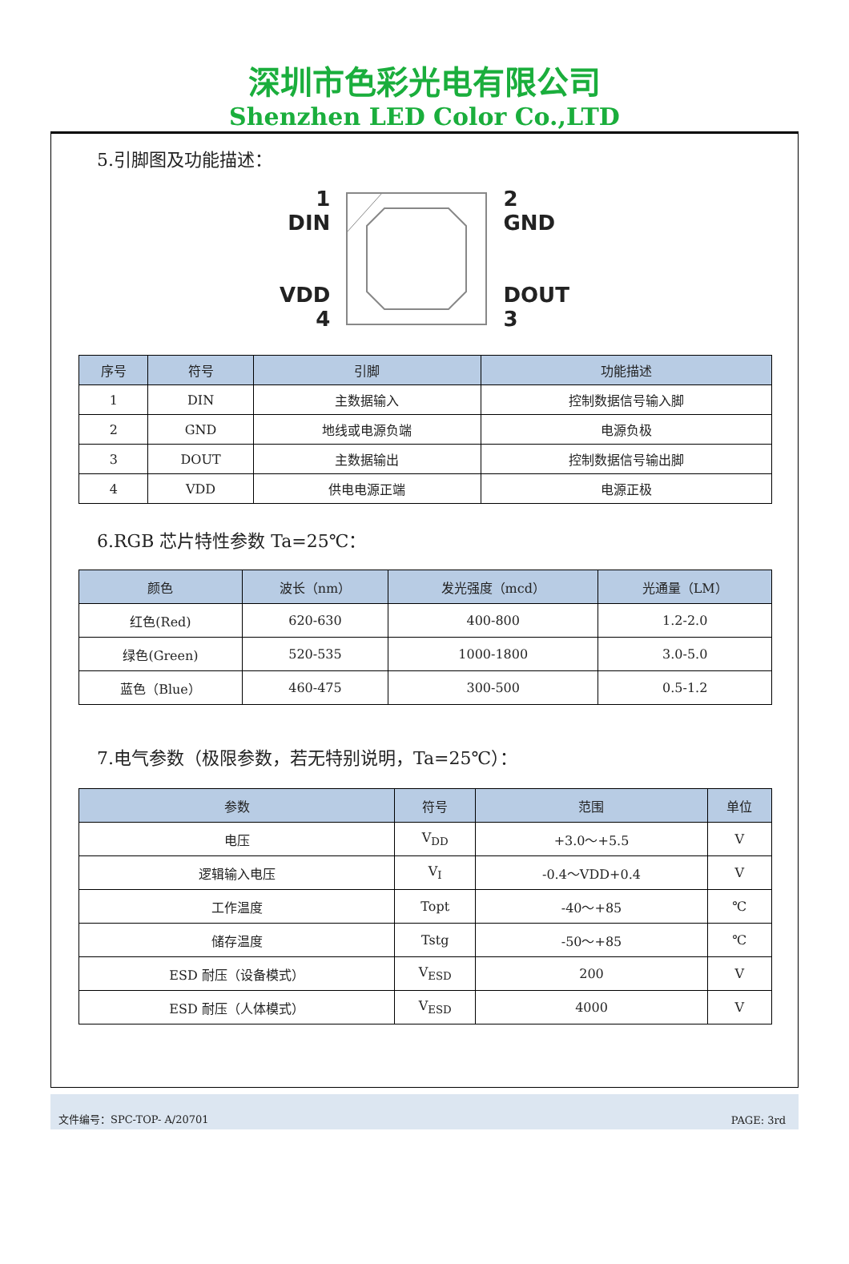深圳市色彩光电有限公司
Shenzhen LED Color Co.,LTD
5.引脚图及功能描述：
1
DIN
VDD
4
2
GND
DOUT
3
| 序号 | 符号 | 引脚 | 功能描述 |
| --- | --- | --- | --- |
| 1 | DIN | 主数据输入 | 控制数据信号输入脚 |
| 2 | GND | 地线或电源负端 | 电源负极 |
| 3 | DOUT | 主数据输出 | 控制数据信号输出脚 |
| 4 | VDD | 供电电源正端 | 电源正极 |
6.RGB 芯片特性参数 Ta=25℃：
| 颜色 | 波长（nm） | 发光强度（mcd） | 光通量（LM） |
| --- | --- | --- | --- |
| 红色(Red) | 620-630 | 400-800 | 1.2-2.0 |
| 绿色(Green) | 520-535 | 1000-1800 | 3.0-5.0 |
| 蓝色（Blue） | 460-475 | 300-500 | 0.5-1.2 |
7.电气参数（极限参数，若无特别说明，Ta=25℃）：
| 参数 | 符号 | 范围 | 单位 |
| --- | --- | --- | --- |
| 电压 | V<sub>DD</sub> | +3.0～+5.5 | V |
| 逻辑输入电压 | V<sub>I</sub> | -0.4～VDD+0.4 | V |
| 工作温度 | Topt | -40～+85 | ℃ |
| 储存温度 | Tstg | -50～+85 | ℃ |
| ESD 耐压（设备模式） | V<sub>ESD</sub> | 200 | V |
| ESD 耐压（人体模式） | V<sub>ESD</sub> | 4000 | V |
文件编号：SPC-TOP- A/20701 PAGE: 3rd